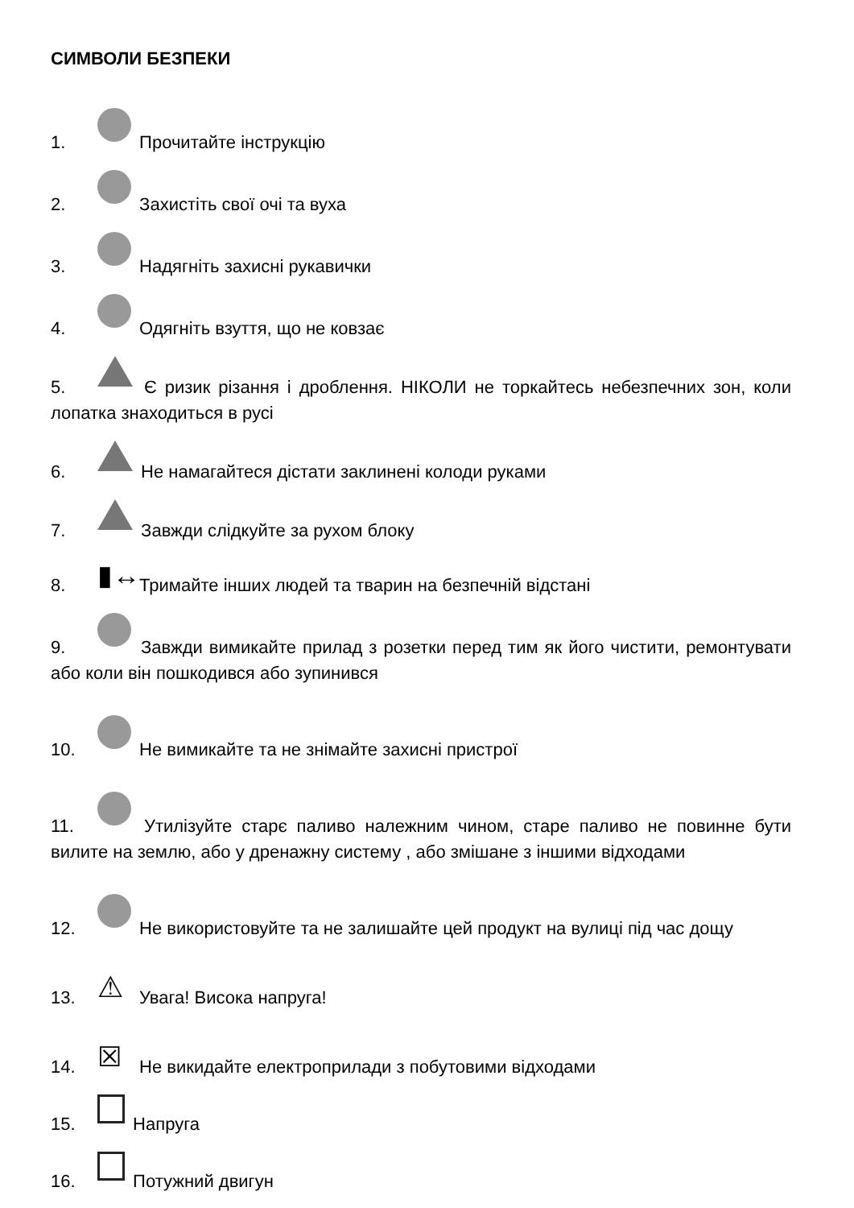СИМВОЛИ БЕЗПЕКИ
1. Прочитайте інструкцію
2. Захистіть свої очі та вуха
3. Надягніть захисні рукавички
4. Одягніть взуття, що не ковзає
5. Є ризик різання і дроблення. НІКОЛИ не торкайтесь небезпечних зон, коли лопатка знаходиться в русі
6. Не намагайтеся дістати заклинені колоди руками
7. Завжди слідкуйте за рухом блоку
8. ▮↔ Тримайте інших людей та тварин на безпечній відстані
9. Завжди вимикайте прилад з розетки перед тим як його чистити, ремонтувати або коли він пошкодився або зупинився
10. Не вимикайте та не знімайте захисні пристрої
11. Утилізуйте старє паливо належним чином, старе паливо не повинне бути вилите на землю, або у дренажну систему , або змішане з іншими відходами
12. Не використовуйте та не залишайте цей продукт на вулиці під час дощу
13. ⚠ Увага! Висока напруга!
14. ☒ Не викидайте електроприлади з побутовими відходами
15. Напруга
16. Потужний двигун